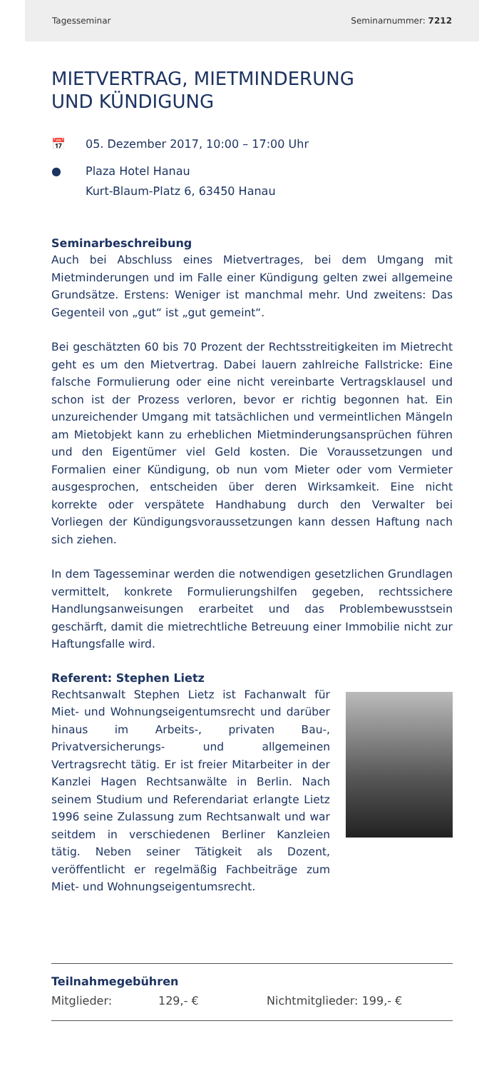Tagesseminar Seminarnummer: 7212
MIETVERTRAG, MIETMINDERUNG
UND KÜNDIGUNG
📅 05. Dezember 2017, 10:00 – 17:00 Uhr
● Plaza Hotel Hanau
Kurt-Blaum-Platz 6, 63450 Hanau
Seminarbeschreibung
Auch bei Abschluss eines Mietvertrages, bei dem Umgang mit Mietminderungen und im Falle einer Kündigung gelten zwei allgemeine Grundsätze. Erstens: Weniger ist manchmal mehr. Und zweitens: Das Gegenteil von „gut“ ist „gut gemeint“.
Bei geschätzten 60 bis 70 Prozent der Rechtsstreitigkeiten im Mietrecht geht es um den Mietvertrag. Dabei lauern zahlreiche Fallstricke: Eine falsche Formulierung oder eine nicht vereinbarte Vertragsklausel und schon ist der Prozess verloren, bevor er richtig begonnen hat. Ein unzureichender Umgang mit tatsächlichen und vermeintlichen Mängeln am Mietobjekt kann zu erheblichen Mietminderungsansprüchen führen und den Eigentümer viel Geld kosten. Die Voraussetzungen und Formalien einer Kündigung, ob nun vom Mieter oder vom Vermieter ausgesprochen, entscheiden über deren Wirksamkeit. Eine nicht korrekte oder verspätete Handhabung durch den Verwalter bei Vorliegen der Kündigungsvoraussetzungen kann dessen Haftung nach sich ziehen.
In dem Tagesseminar werden die notwendigen gesetzlichen Grundlagen vermittelt, konkrete Formulierungshilfen gegeben, rechtssichere Handlungsanweisungen erarbeitet und das Problembewusstsein geschärft, damit die mietrechtliche Betreuung einer Immobilie nicht zur Haftungsfalle wird.
Referent: Stephen Lietz
Rechtsanwalt Stephen Lietz ist Fachanwalt für Miet- und Wohnungseigentumsrecht und darüber hinaus im Arbeits-, privaten Bau-, Privatversicherungs- und allgemeinen Vertragsrecht tätig. Er ist freier Mitarbeiter in der Kanzlei Hagen Rechtsanwälte in Berlin. Nach seinem Studium und Referendariat erlangte Lietz 1996 seine Zulassung zum Rechtsanwalt und war seitdem in verschiedenen Berliner Kanzleien tätig. Neben seiner Tätigkeit als Dozent, veröffentlicht er regelmäßig Fachbeiträge zum Miet- und Wohnungseigentumsrecht.
Teilnahmegebühren
Mitglieder: 129,- € Nichtmitglieder: 199,- €